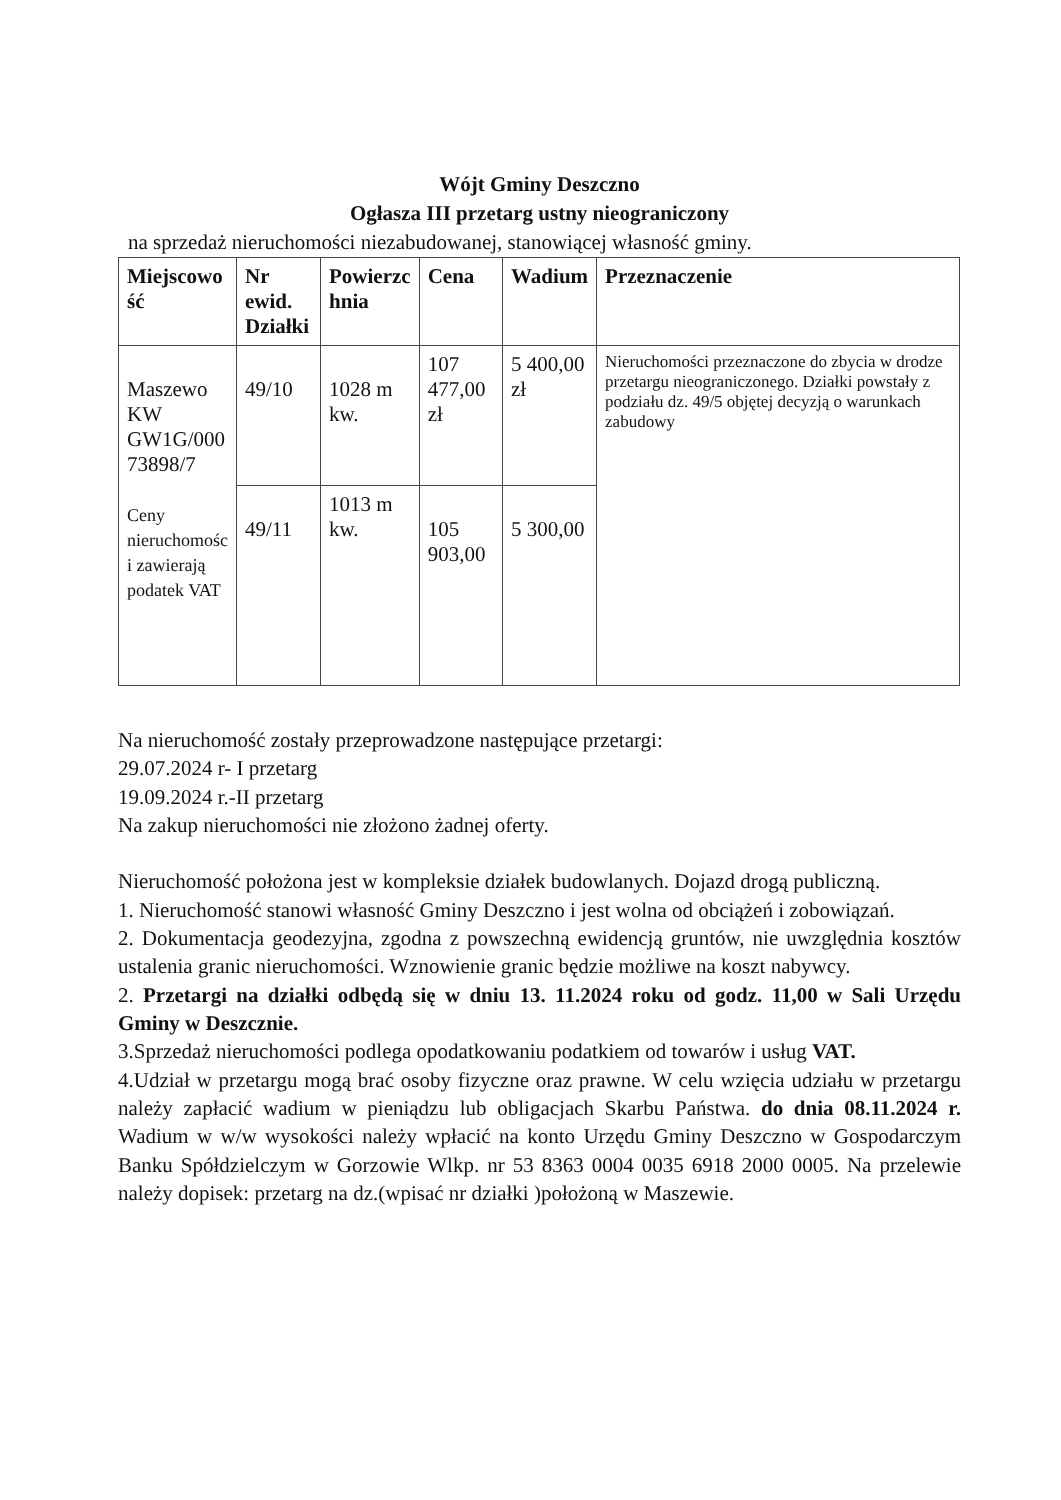Wójt Gminy Deszczno
Ogłasza III przetarg ustny nieograniczony
na sprzedaż nieruchomości niezabudowanej, stanowiącej własność gminy.
| Miejscowo ść | Nr ewid. Działki | Powierzc hnia | Cena | Wadium | Przeznaczenie |
| --- | --- | --- | --- | --- | --- |
| Maszewo KW GW1G/000 73898/7 Ceny nieruchomośc i zawierają podatek VAT | 49/10 | 1028 m kw. | 107 477,00 zł | 5 400,00 zł | Nieruchomości przeznaczone do zbycia w drodze przetargu nieograniczonego. Działki powstały z podziału dz. 49/5 objętej decyzją o warunkach zabudowy |
| | 49/11 | 1013 m kw. | 105 903,00 | 5 300,00 | |
Na nieruchomość zostały przeprowadzone następujące przetargi:
29.07.2024 r- I przetarg
19.09.2024 r.-II przetarg
Na zakup nieruchomości nie złożono żadnej oferty.
Nieruchomość położona jest w kompleksie działek budowlanych. Dojazd drogą publiczną.
1. Nieruchomość stanowi własność Gminy Deszczno i jest wolna od obciążeń i zobowiązań.
2. Dokumentacja geodezyjna, zgodna z powszechną ewidencją gruntów, nie uwzględnia kosztów ustalenia granic nieruchomości. Wznowienie granic będzie możliwe na koszt nabywcy.
2. Przetargi na działki odbędą się w dniu 13. 11.2024 roku od godz. 11,00 w Sali Urzędu Gminy w Deszcznie.
3.Sprzedaż nieruchomości podlega opodatkowaniu podatkiem od towarów i usług VAT.
4.Udział w przetargu mogą brać osoby fizyczne oraz prawne. W celu wzięcia udziału w przetargu należy zapłacić wadium w pieniądzu lub obligacjach Skarbu Państwa. do dnia 08.11.2024 r. Wadium w w/w wysokości należy wpłacić na konto Urzędu Gminy Deszczno w Gospodarczym Banku Spółdzielczym w Gorzowie Wlkp. nr 53 8363 0004 0035 6918 2000 0005. Na przelewie należy dopisek: przetarg na dz.(wpisać nr działki )położoną w Maszewie.